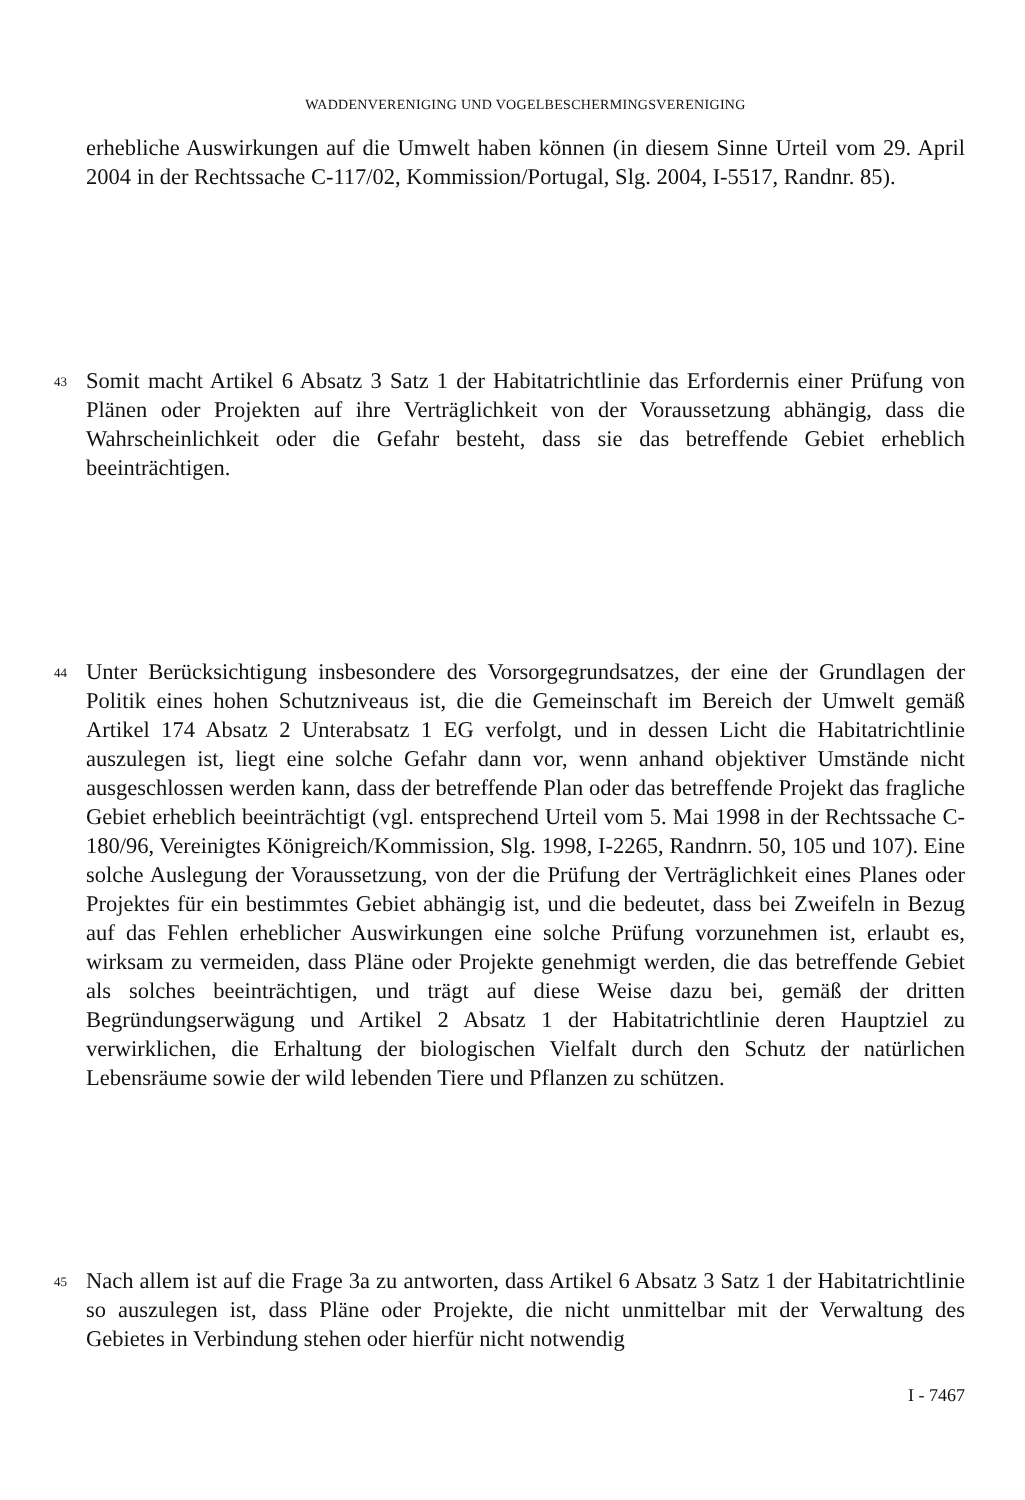WADDENVERENIGING UND VOGELBESCHERMINGSVERENIGING
erhebliche Auswirkungen auf die Umwelt haben können (in diesem Sinne Urteil vom 29. April 2004 in der Rechtssache C-117/02, Kommission/Portugal, Slg. 2004, I-5517, Randnr. 85).
43
Somit macht Artikel 6 Absatz 3 Satz 1 der Habitatrichtlinie das Erfordernis einer Prüfung von Plänen oder Projekten auf ihre Verträglichkeit von der Voraussetzung abhängig, dass die Wahrscheinlichkeit oder die Gefahr besteht, dass sie das betreffende Gebiet erheblich beeinträchtigen.
44
Unter Berücksichtigung insbesondere des Vorsorgegrundsatzes, der eine der Grundlagen der Politik eines hohen Schutzniveaus ist, die die Gemeinschaft im Bereich der Umwelt gemäß Artikel 174 Absatz 2 Unterabsatz 1 EG verfolgt, und in dessen Licht die Habitatrichtlinie auszulegen ist, liegt eine solche Gefahr dann vor, wenn anhand objektiver Umstände nicht ausgeschlossen werden kann, dass der betreffende Plan oder das betreffende Projekt das fragliche Gebiet erheblich beeinträchtigt (vgl. entsprechend Urteil vom 5. Mai 1998 in der Rechtssache C-180/96, Vereinigtes Königreich/Kommission, Slg. 1998, I-2265, Randnrn. 50, 105 und 107). Eine solche Auslegung der Voraussetzung, von der die Prüfung der Verträglichkeit eines Planes oder Projektes für ein bestimmtes Gebiet abhängig ist, und die bedeutet, dass bei Zweifeln in Bezug auf das Fehlen erheblicher Auswirkungen eine solche Prüfung vorzunehmen ist, erlaubt es, wirksam zu vermeiden, dass Pläne oder Projekte genehmigt werden, die das betreffende Gebiet als solches beeinträchtigen, und trägt auf diese Weise dazu bei, gemäß der dritten Begründungserwägung und Artikel 2 Absatz 1 der Habitatrichtlinie deren Hauptziel zu verwirklichen, die Erhaltung der biologischen Vielfalt durch den Schutz der natürlichen Lebensräume sowie der wild lebenden Tiere und Pflanzen zu schützen.
45
Nach allem ist auf die Frage 3a zu antworten, dass Artikel 6 Absatz 3 Satz 1 der Habitatrichtlinie so auszulegen ist, dass Pläne oder Projekte, die nicht unmittelbar mit der Verwaltung des Gebietes in Verbindung stehen oder hierfür nicht notwendig
I - 7467